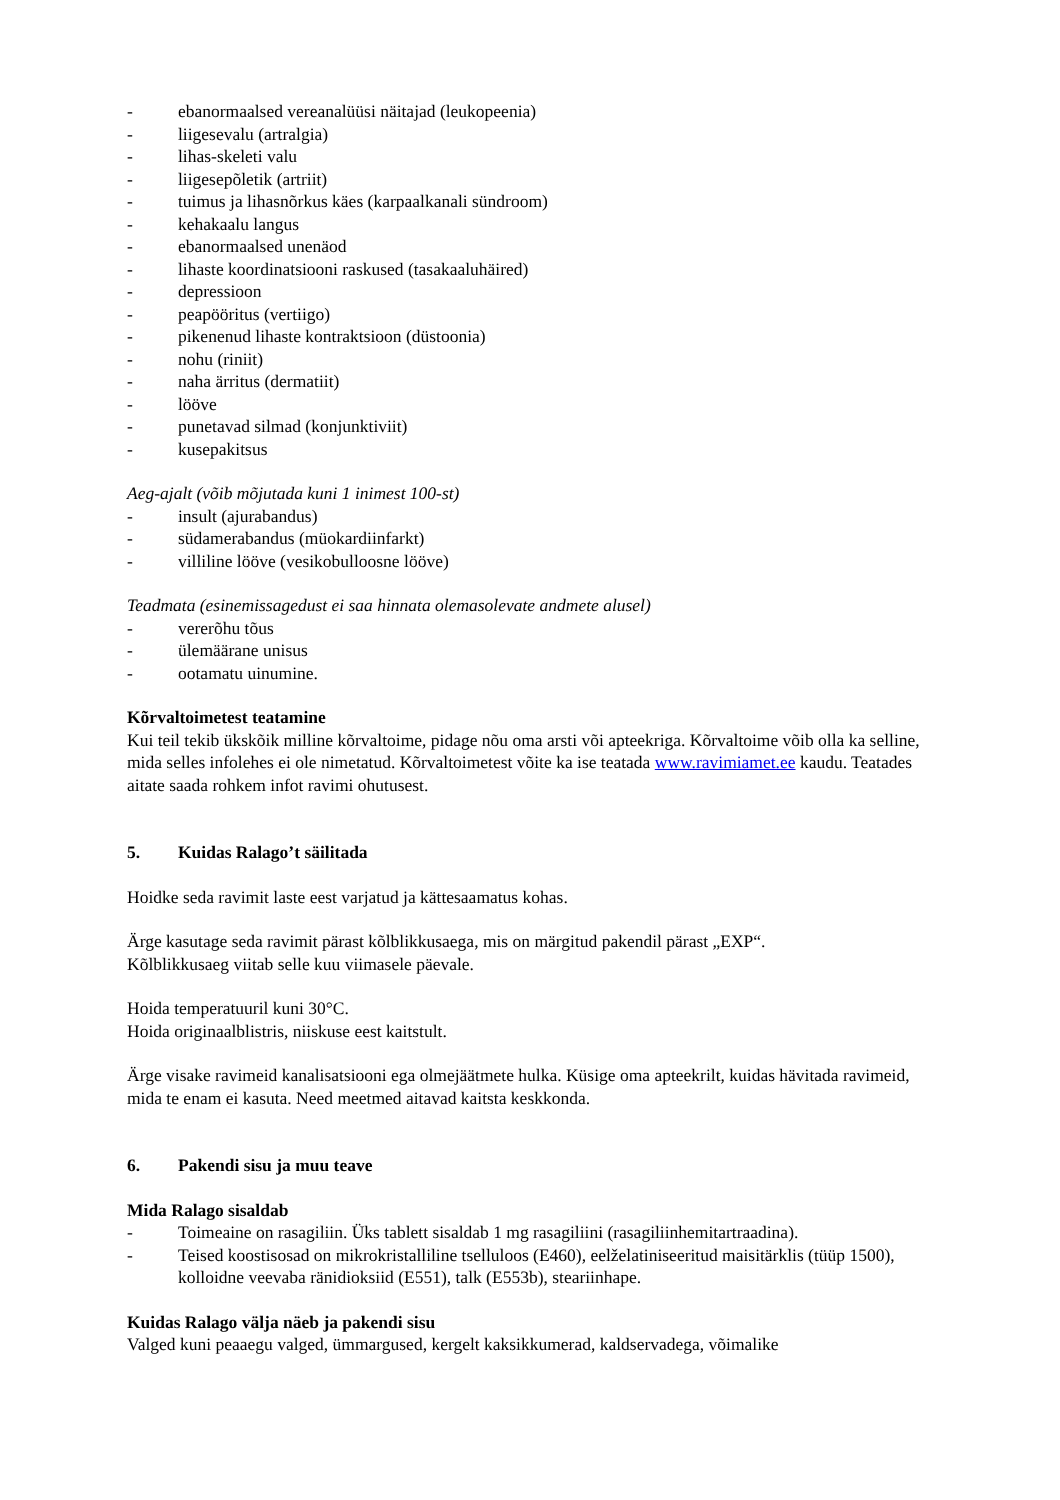- ebanormaalsed vereanalüüsi näitajad (leukopeenia)
- liigesevalu (artralgia)
- lihas-skeleti valu
- liigesepõletik (artriit)
- tuimus ja lihasnõrkus käes (karpaalkanali sündroom)
- kehakaalu langus
- ebanormaalsed unenäod
- lihaste koordinatsiooni raskused (tasakaaluhäired)
- depressioon
- peapööritus (vertiigo)
- pikenenud lihaste kontraktsioon (düstoonia)
- nohu (riniit)
- naha ärritus (dermatiit)
- lööve
- punetavad silmad (konjunktiviit)
- kusepakitsus
Aeg-ajalt (võib mõjutada kuni 1 inimest 100-st)
- insult (ajurabandus)
- südamerabandus (müokardiinfarkt)
- villiline lööve (vesikobulloosne lööve)
Teadmata (esinemissagedust ei saa hinnata olemasolevate andmete alusel)
- vererõhu tõus
- ülemäärane unisus
- ootamatu uinumine.
Kõrvaltoimetest teatamine
Kui teil tekib ükskõik milline kõrvaltoime, pidage nõu oma arsti või apteekriga. Kõrvaltoime võib olla ka selline, mida selles infolehes ei ole nimetatud. Kõrvaltoimetest võite ka ise teatada www.ravimiamet.ee kaudu. Teatades aitate saada rohkem infot ravimi ohutusest.
5. Kuidas Ralago’t säilitada
Hoidke seda ravimit laste eest varjatud ja kättesaamatus kohas.
Ärge kasutage seda ravimit pärast kõlblikkusaega, mis on märgitud pakendil pärast „EXP“.
Kõlblikkusaeg viitab selle kuu viimasele päevale.
Hoida temperatuuril kuni 30°C.
Hoida originaalblistris, niiskuse eest kaitstult.
Ärge visake ravimeid kanalisatsiooni ega olmejäätmete hulka. Küsige oma apteekrilt, kuidas hävitada ravimeid, mida te enam ei kasuta. Need meetmed aitavad kaitsta keskkonda.
6. Pakendi sisu ja muu teave
Mida Ralago sisaldab
- Toimeaine on rasagiliin. Üks tablett sisaldab 1 mg rasagiliini (rasagiliinhemitartraadina).
- Teised koostisosad on mikrokristalliline tselluloos (E460), eelželatiniseeritud maisitärklis (tüüp 1500), kolloidne veevaba ränidioksiid (E551), talk (E553b), steariinhape.
Kuidas Ralago välja näeb ja pakendi sisu
Valged kuni peaaegu valged, ümmargused, kergelt kaksikkumerad, kaldservadega, võimalike